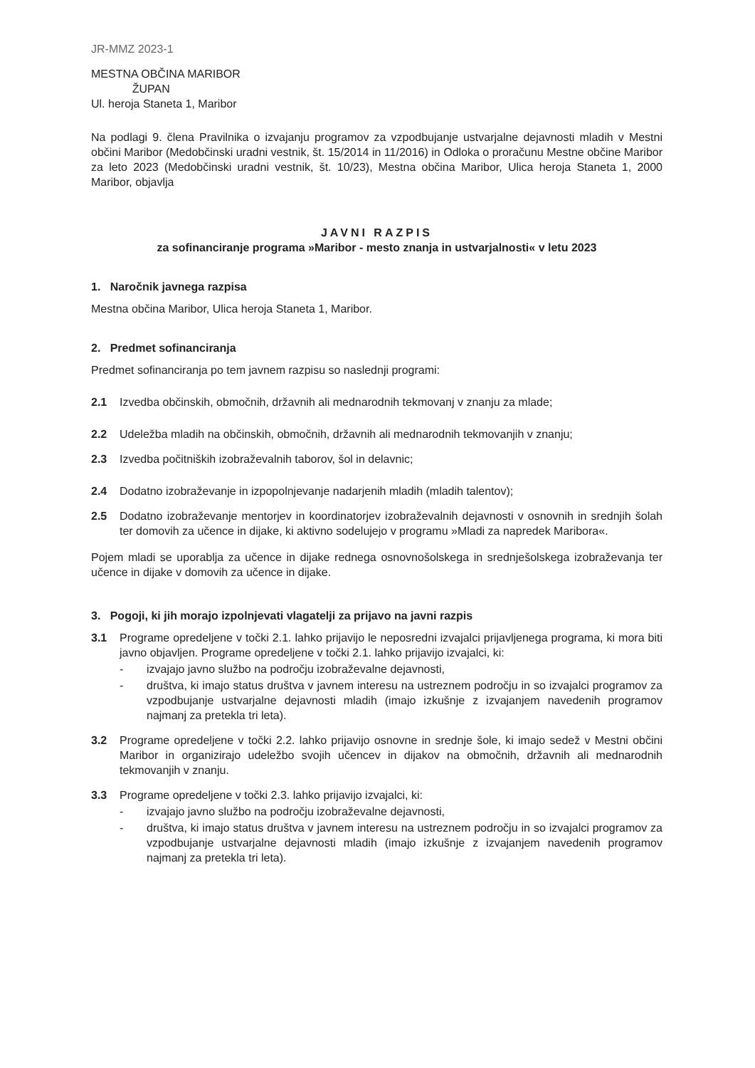JR-MMZ 2023-1
MESTNA OBČINA MARIBOR
ŽUPAN
Ul. heroja Staneta 1, Maribor
Na podlagi 9. člena Pravilnika o izvajanju programov za vzpodbujanje ustvarjalne dejavnosti mladih v Mestni občini Maribor (Medobčinski uradni vestnik, št. 15/2014 in 11/2016) in Odloka o proračunu Mestne občine Maribor za leto 2023 (Medobčinski uradni vestnik, št. 10/23), Mestna občina Maribor, Ulica heroja Staneta 1, 2000 Maribor, objavlja
JAVNI RAZPIS
za sofinanciranje programa »Maribor - mesto znanja in ustvarjalnosti« v letu 2023
1. Naročnik javnega razpisa
Mestna občina Maribor, Ulica heroja Staneta 1, Maribor.
2. Predmet sofinanciranja
Predmet sofinanciranja po tem javnem razpisu so naslednji programi:
2.1 Izvedba občinskih, območnih, državnih ali mednarodnih tekmovanj v znanju za mlade;
2.2 Udeležba mladih na občinskih, območnih, državnih ali mednarodnih tekmovanjih v znanju;
2.3 Izvedba počitniških izobraževalnih taborov, šol in delavnic;
2.4 Dodatno izobraževanje in izpopolnjevanje nadarjenih mladih (mladih talentov);
2.5 Dodatno izobraževanje mentorjev in koordinatorjev izobraževalnih dejavnosti v osnovnih in srednjih šolah ter domovih za učence in dijake, ki aktivno sodelujejo v programu »Mladi za napredek Maribora«.
Pojem mladi se uporablja za učence in dijake rednega osnovnošolskega in srednješolskega izobraževanja ter učence in dijake v domovih za učence in dijake.
3. Pogoji, ki jih morajo izpolnjevati vlagatelji za prijavo na javni razpis
3.1 Programe opredeljene v točki 2.1. lahko prijavijo le neposredni izvajalci prijavljenega programa, ki mora biti javno objavljen. Programe opredeljene v točki 2.1. lahko prijavijo izvajalci, ki:
- izvajajo javno službo na področju izobraževalne dejavnosti,
- društva, ki imajo status društva v javnem interesu na ustreznem področju in so izvajalci programov za vzpodbujanje ustvarjalne dejavnosti mladih (imajo izkušnje z izvajanjem navedenih programov najmanj za pretekla tri leta).
3.2 Programe opredeljene v točki 2.2. lahko prijavijo osnovne in srednje šole, ki imajo sedež v Mestni občini Maribor in organizirajo udeležbo svojih učencev in dijakov na območnih, državnih ali mednarodnih tekmovanjih v znanju.
3.3 Programe opredeljene v točki 2.3. lahko prijavijo izvajalci, ki:
- izvajajo javno službo na področju izobraževalne dejavnosti,
- društva, ki imajo status društva v javnem interesu na ustreznem področju in so izvajalci programov za vzpodbujanje ustvarjalne dejavnosti mladih (imajo izkušnje z izvajanjem navedenih programov najmanj za pretekla tri leta).